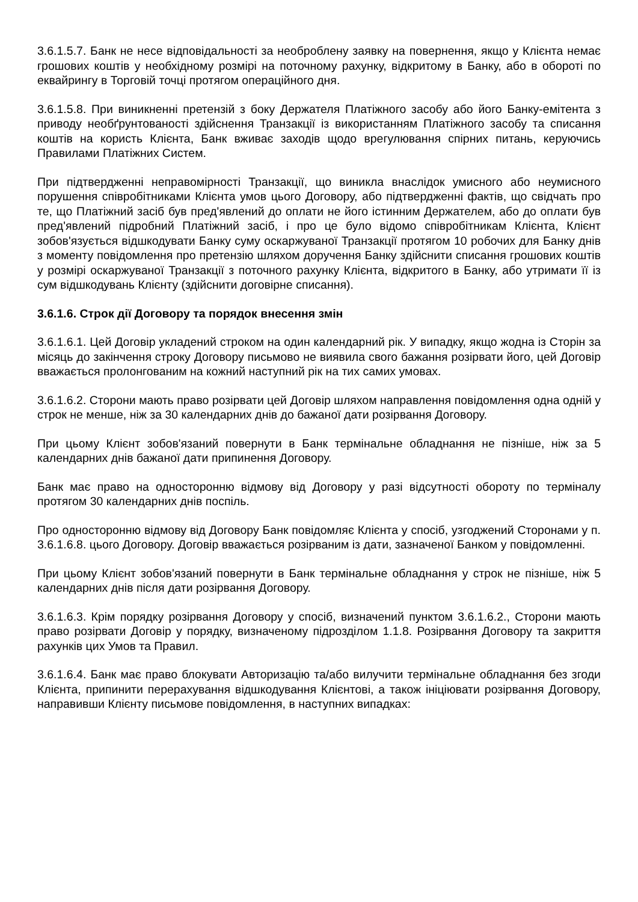3.6.1.5.7. Банк не несе відповідальності за необроблену заявку на повернення, якщо у Клієнта немає грошових коштів у необхідному розмірі на поточному рахунку, відкритому в Банку, або в обороті по еквайрингу в Торговій точці протягом операційного дня.
3.6.1.5.8. При виникненні претензій з боку Держателя Платіжного засобу або його Банку-емітента з приводу необґрунтованості здійснення Транзакції із використанням Платіжного засобу та списання коштів на користь Клієнта, Банк вживає заходів щодо врегулювання спірних питань, керуючись Правилами Платіжних Систем.
При підтвердженні неправомірності Транзакції, що виникла внаслідок умисного або неумисного порушення співробітниками Клієнта умов цього Договору, або підтвердженні фактів, що свідчать про те, що Платіжний засіб був пред'явлений до оплати не його істинним Держателем, або до оплати був пред'явлений підробний Платіжний засіб, і про це було відомо співробітникам Клієнта, Клієнт зобов'язується відшкодувати Банку суму оскаржуваної Транзакції протягом 10 робочих для Банку днів з моменту повідомлення про претензію шляхом доручення Банку здійснити списання грошових коштів у розмірі оскаржуваної Транзакції з поточного рахунку Клієнта, відкритого в Банку, або утримати її із сум відшкодувань Клієнту (здійснити договірне списання).
3.6.1.6. Строк дії Договору та порядок внесення змін
3.6.1.6.1. Цей Договір укладений строком на один календарний рік. У випадку, якщо жодна із Сторін за місяць до закінчення строку Договору письмово не виявила свого бажання розірвати його, цей Договір вважається пролонгованим на кожний наступний рік на тих самих умовах.
3.6.1.6.2. Сторони мають право розірвати цей Договір шляхом направлення повідомлення одна одній у строк не менше, ніж за 30 календарних днів до бажаної дати розірвання Договору.
При цьому Клієнт зобов'язаний повернути в Банк термінальне обладнання не пізніше, ніж за 5 календарних днів бажаної дати припинення Договору.
Банк має право на односторонню відмову від Договору у разі відсутності обороту по терміналу протягом 30 календарних днів поспіль.
Про односторонню відмову від Договору Банк повідомляє Клієнта у спосіб, узгоджений Сторонами у п. 3.6.1.6.8. цього Договору. Договір вважається розірваним із дати, зазначеної Банком у повідомленні.
При цьому Клієнт зобов'язаний повернути в Банк термінальне обладнання у строк не пізніше, ніж 5 календарних днів після дати розірвання Договору.
3.6.1.6.3. Крім порядку розірвання Договору у спосіб, визначений пунктом 3.6.1.6.2., Сторони мають право розірвати Договір у порядку, визначеному підрозділом 1.1.8. Розірвання Договору та закриття рахунків цих Умов та Правил.
3.6.1.6.4. Банк має право блокувати Авторизацію та/або вилучити термінальне обладнання без згоди Клієнта, припинити перерахування відшкодування Клієнтові, а також ініціювати розірвання Договору, направивши Клієнту письмове повідомлення, в наступних випадках: